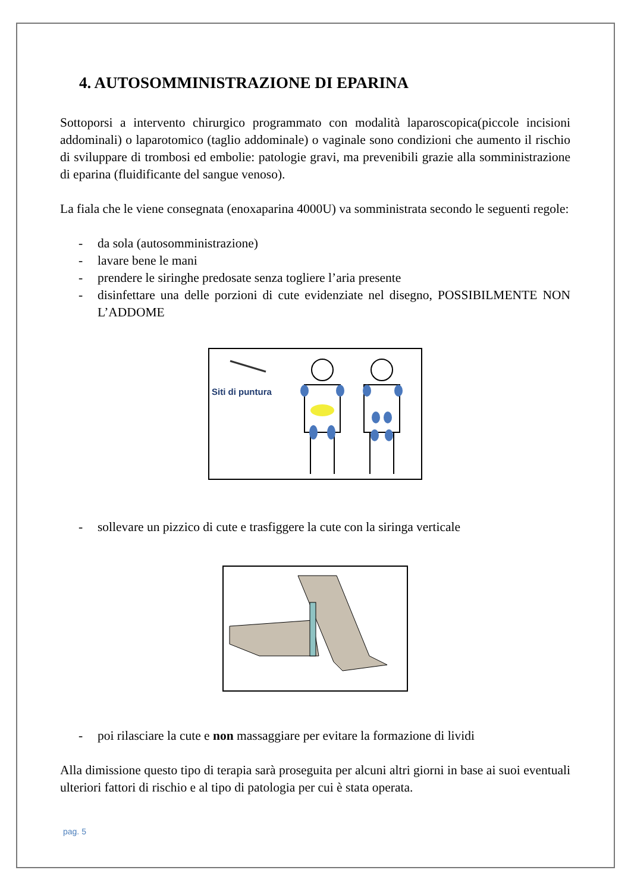4. AUTOSOMMINISTRAZIONE DI EPARINA
Sottoporsi a intervento chirurgico programmato con modalità laparoscopica(piccole incisioni addominali) o laparotomico (taglio addominale) o vaginale sono condizioni che aumento il rischio di sviluppare di trombosi ed embolie: patologie gravi, ma prevenibili grazie alla somministrazione di eparina (fluidificante del sangue venoso).
La fiala che le viene consegnata (enoxaparina 4000U) va somministrata secondo le seguenti regole:
- da sola (autosomministrazione)
- lavare bene le mani
- prendere le siringhe predosate senza togliere l’aria presente
- disinfettare una delle porzioni di cute evidenziate nel disegno, POSSIBILMENTE NON L’ADDOME
Siti di puntura
- sollevare un pizzico di cute e trasfiggere la cute con la siringa verticale
- poi rilasciare la cute e non massaggiare per evitare la formazione di lividi
Alla dimissione questo tipo di terapia sarà proseguita per alcuni altri giorni in base ai suoi eventuali ulteriori fattori di rischio e al tipo di patologia per cui è stata operata.
pag. 5